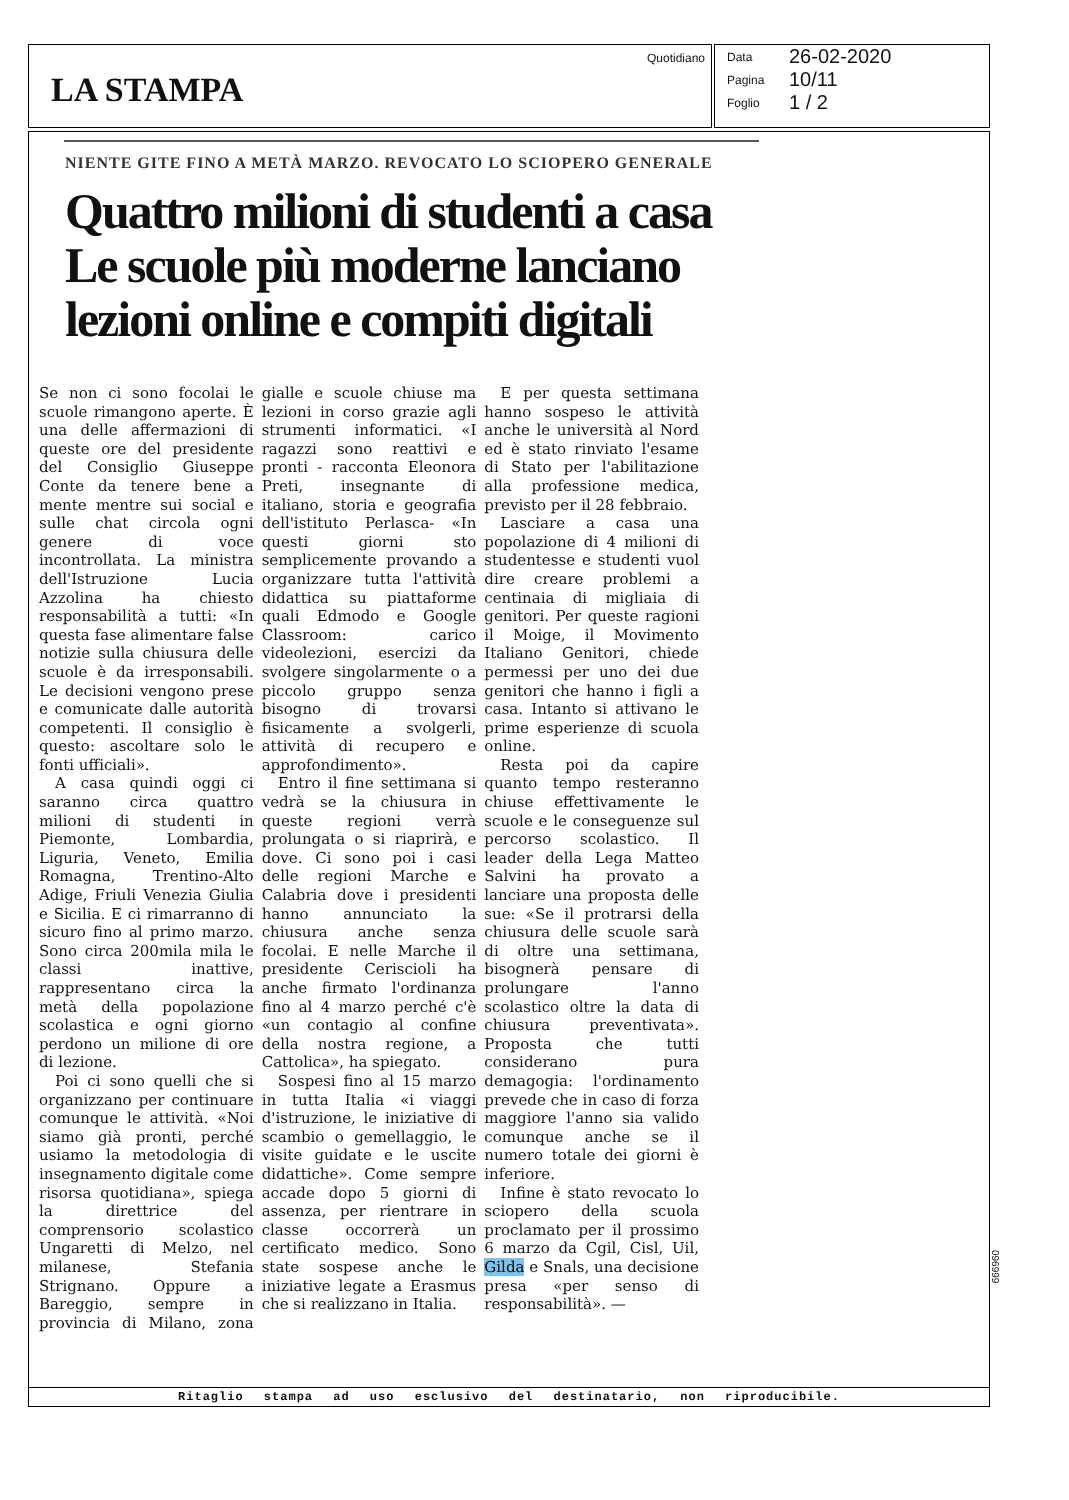LA STAMPA
Quotidiano
Data 26-02-2020
Pagina 10/11
Foglio 1 / 2
NIENTE GITE FINO A METÀ MARZO. REVOCATO LO SCIOPERO GENERALE
Quattro milioni di studenti a casa
Le scuole più moderne lanciano
lezioni online e compiti digitali
Se non ci sono focolai le scuole rimangono aperte. È una delle affermazioni di queste ore del presidente del Consiglio Giuseppe Conte da tenere bene a mente mentre sui social e sulle chat circola ogni genere di voce incontrollata. La ministra dell'Istruzione Lucia Azzolina ha chiesto responsabilità a tutti: «In questa fase alimentare false notizie sulla chiusura delle scuole è da irresponsabili. Le decisioni vengono prese e comunicate dalle autorità competenti. Il consiglio è questo: ascoltare solo le fonti ufficiali».
A casa quindi oggi ci saranno circa quattro milioni di studenti in Piemonte, Lombardia, Liguria, Veneto, Emilia Romagna, Trentino-Alto Adige, Friuli Venezia Giulia e Sicilia. E ci rimarranno di sicuro fino al primo marzo. Sono circa 200mila mila le classi inattive, rappresentano circa la metà della popolazione scolastica e ogni giorno perdono un milione di ore di lezione.
Poi ci sono quelli che si organizzano per continuare comunque le attività. «Noi siamo già pronti, perché usiamo la metodologia di insegnamento digitale come risorsa quotidiana», spiega la direttrice del comprensorio scolastico Ungaretti di Melzo, nel milanese, Stefania Strignano. Oppure a Bareggio, sempre in provincia di Milano, zona gialle e scuole chiuse ma lezioni in corso grazie agli strumenti informatici. «I ragazzi sono reattivi e pronti - racconta Eleonora Preti, insegnante di italiano, storia e geografia dell'istituto Perlasca- «In questi giorni sto semplicemente provando a organizzare tutta l'attività didattica su piattaforme quali Edmodo e Google Classroom: carico videolezioni, esercizi da svolgere singolarmente o a piccolo gruppo senza bisogno di trovarsi fisicamente a svolgerli, attività di recupero e approfondimento».
Entro il fine settimana si vedrà se la chiusura in queste regioni verrà prolungata o si riaprirà, e dove. Ci sono poi i casi delle regioni Marche e Calabria dove i presidenti hanno annunciato la chiusura anche senza focolai. E nelle Marche il presidente Ceriscioli ha anche firmato l'ordinanza fino al 4 marzo perché c'è «un contagio al confine della nostra regione, a Cattolica», ha spiegato.
Sospesi fino al 15 marzo in tutta Italia «i viaggi d'istruzione, le iniziative di scambio o gemellaggio, le visite guidate e le uscite didattiche». Come sempre accade dopo 5 giorni di assenza, per rientrare in classe occorrerà un certificato medico. Sono state sospese anche le iniziative legate a Erasmus che si realizzano in Italia.
E per questa settimana hanno sospeso le attività anche le università al Nord ed è stato rinviato l'esame di Stato per l'abilitazione alla professione medica, previsto per il 28 febbraio.
Lasciare a casa una popolazione di 4 milioni di studentesse e studenti vuol dire creare problemi a centinaia di migliaia di genitori. Per queste ragioni il Moige, il Movimento Italiano Genitori, chiede permessi per uno dei due genitori che hanno i figli a casa. Intanto si attivano le prime esperienze di scuola online.
Resta poi da capire quanto tempo resteranno chiuse effettivamente le scuole e le conseguenze sul percorso scolastico. Il leader della Lega Matteo Salvini ha provato a lanciare una proposta delle sue: «Se il protrarsi della chiusura delle scuole sarà di oltre una settimana, bisognerà pensare di prolungare l'anno scolastico oltre la data di chiusura preventivata». Proposta che tutti considerano pura demagogia: l'ordinamento prevede che in caso di forza maggiore l'anno sia valido comunque anche se il numero totale dei giorni è inferiore.
Infine è stato revocato lo sciopero della scuola proclamato per il prossimo 6 marzo da Cgil, Cisl, Uil, Gilda e Snals, una decisione presa «per senso di responsabilità». —
Ritaglio stampa ad uso esclusivo del destinatario, non riproducibile.
096999